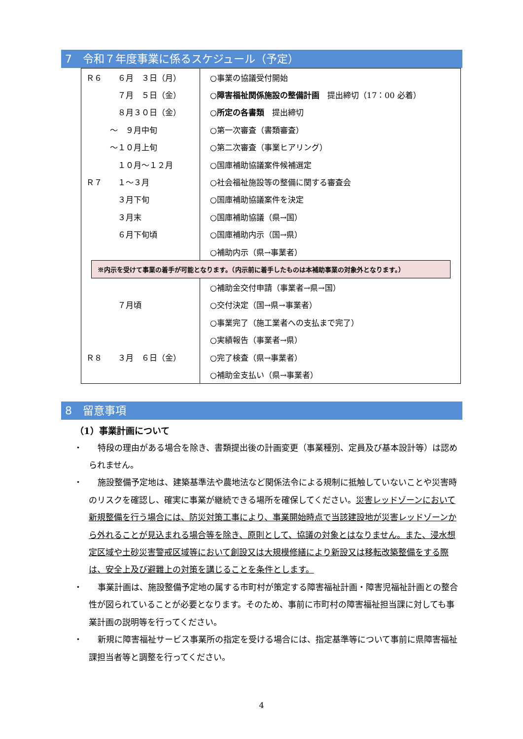7　令和７年度事業に係るスケジュール（予定）
| Ｒ６ ６月 ３日（月） | ○事業の協議受付開始 |
| ７月 ５日（金） | ○ 障害福祉関係施設の整備計画 提出締切（17：00 必着） |
| ８月３０日（金） | ○ 所定の各書類 提出締切 |
| ～ ９月中旬 | ○第一次審査（書類審査） |
| ～１０月上旬 | ○第二次審査（事業ヒアリング） |
| １０月～１２月 | ○国庫補助協議案件候補選定 |
| Ｒ７ １～３月 | ○社会福祉施設等の整備に関する審査会 |
| ３月下旬 | ○国庫補助協議案件を決定 |
| ３月末 | ○国庫補助協議（県→国） |
| ６月下旬頃 | ○国庫補助内示（国→県） |
| | ○補助内示（県→事業者） |
| ※内示を受けて事業の着手が可能となります。（内示前に着手したものは本補助事業の対象外となります。） | |
| | ○補助金交付申請（事業者→県→国） |
| ７月頃 | ○交付決定（国→県→事業者） |
| | ○事業完了（施工業者への支払まで完了） |
| | ○実績報告（事業者→県） |
| Ｒ８ ３月 ６日（金） | ○完了検査（県→事業者） |
| | ○補助金支払い（県→事業者） |
8　留意事項
（1）事業計画について
・
特段の理由がある場合を除き、書類提出後の計画変更（事業種別、定員及び基本設計等）は認められません。
・
施設整備予定地は、建築基準法や農地法など関係法令による規制に抵触していないことや災害時のリスクを確認し、確実に事業が継続できる場所を確保してください。災害レッドゾーンにおいて新規整備を行う場合には、防災対策工事により、事業開始時点で当該建設地が災害レッドゾーンから外れることが見込まれる場合等を除き、原則として、協議の対象とはなりません。また、浸水想定区域や土砂災害警戒区域等において創設又は大規模修繕により新設又は移転改築整備をする際は、安全上及び避難上の対策を講じることを条件とします。
・
事業計画は、施設整備予定地の属する市町村が策定する障害福祉計画・障害児福祉計画との整合性が図られていることが必要となります。そのため、事前に市町村の障害福祉担当課に対しても事業計画の説明等を行ってください。
・
新規に障害福祉サービス事業所の指定を受ける場合には、指定基準等について事前に県障害福祉課担当者等と調整を行ってください。
4